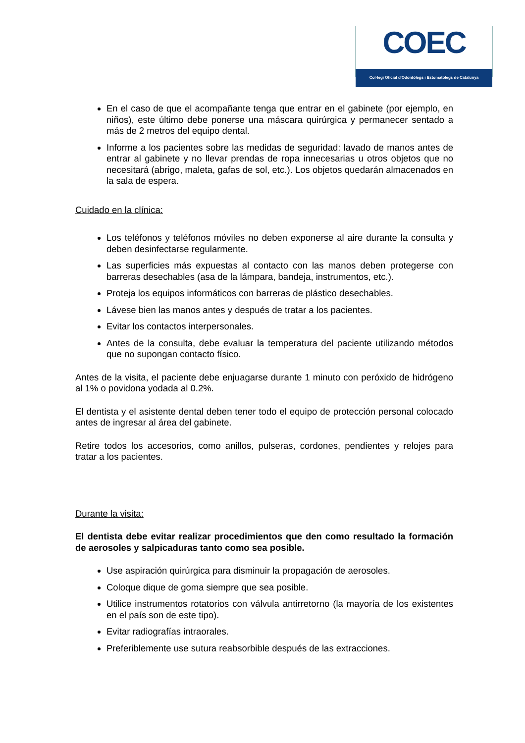COEC
Col·legi Oficial d'Odontòlegs i Estomatòlegs de Catalunya
En el caso de que el acompañante tenga que entrar en el gabinete (por ejemplo, en niños), este último debe ponerse una máscara quirúrgica y permanecer sentado a más de 2 metros del equipo dental.
Informe a los pacientes sobre las medidas de seguridad: lavado de manos antes de entrar al gabinete y no llevar prendas de ropa innecesarias u otros objetos que no necesitará (abrigo, maleta, gafas de sol, etc.). Los objetos quedarán almacenados en la sala de espera.
Cuidado en la clínica:
Los teléfonos y teléfonos móviles no deben exponerse al aire durante la consulta y deben desinfectarse regularmente.
Las superficies más expuestas al contacto con las manos deben protegerse con barreras desechables (asa de la lámpara, bandeja, instrumentos, etc.).
Proteja los equipos informáticos con barreras de plástico desechables.
Lávese bien las manos antes y después de tratar a los pacientes.
Evitar los contactos interpersonales.
Antes de la consulta, debe evaluar la temperatura del paciente utilizando métodos que no supongan contacto físico.
Antes de la visita, el paciente debe enjuagarse durante 1 minuto con peróxido de hidrógeno al 1% o povidona yodada al 0.2%.
El dentista y el asistente dental deben tener todo el equipo de protección personal colocado antes de ingresar al área del gabinete.
Retire todos los accesorios, como anillos, pulseras, cordones, pendientes y relojes para tratar a los pacientes.
Durante la visita:
El dentista debe evitar realizar procedimientos que den como resultado la formación de aerosoles y salpicaduras tanto como sea posible.
Use aspiración quirúrgica para disminuir la propagación de aerosoles.
Coloque dique de goma siempre que sea posible.
Utilice instrumentos rotatorios con válvula antirretorno (la mayoría de los existentes en el país son de este tipo).
Evitar radiografías intraorales.
Preferiblemente use sutura reabsorbible después de las extracciones.